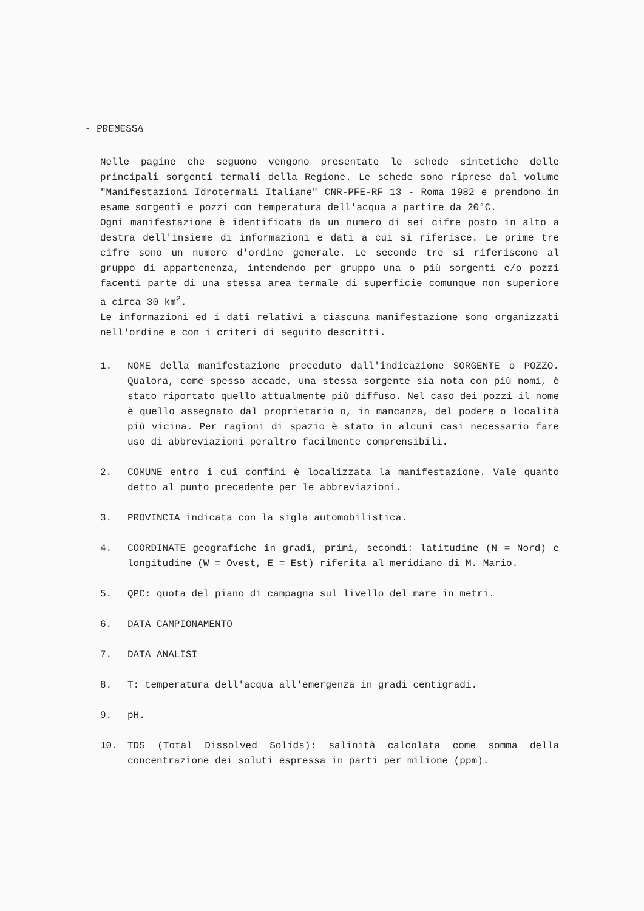- PREMESSA
Nelle pagine che seguono vengono presentate le schede sintetiche delle principali sorgenti termali della Regione. Le schede sono riprese dal volume "Manifestazioni Idrotermali Italiane" CNR-PFE-RF 13 - Roma 1982 e prendono in esame sorgenti e pozzi con temperatura dell'acqua a partire da 20°C.
Ogni manifestazione è identificata da un numero di sei cifre posto in alto a destra dell'insieme di informazioni e dati a cui si riferisce. Le prime tre cifre sono un numero d'ordine generale. Le seconde tre si riferiscono al gruppo di appartenenza, intendendo per gruppo una o più sorgenti e/o pozzi facenti parte di una stessa area termale di superficie comunque non superiore a circa 30 km<sup>2</sup>.
Le informazioni ed i dati relativi a ciascuna manifestazione sono organizzati nell'ordine e con i criteri di seguito descritti.
1. NOME della manifestazione preceduto dall'indicazione SORGENTE o POZZO. Qualora, come spesso accade, una stessa sorgente sia nota con più nomi, è stato riportato quello attualmente più diffuso. Nel caso dei pozzi il nome è quello assegnato dal proprietario o, in mancanza, del podere o località più vicina. Per ragioni di spazio è stato in alcuni casi necessario fare uso di abbreviazioni peraltro facilmente comprensibili.
2. COMUNE entro i cui confini è localizzata la manifestazione. Vale quanto detto al punto precedente per le abbreviazioni.
3. PROVINCIA indicata con la sigla automobilistica.
4. COORDINATE geografiche in gradi, primi, secondi: latitudine (N = Nord) e longitudine (W = Ovest, E = Est) riferita al meridiano di M. Mario.
5. QPC: quota del piano di campagna sul livello del mare in metri.
6. DATA CAMPIONAMENTO
7. DATA ANALISI
8. T: temperatura dell'acqua all'emergenza in gradi centigradi.
9. pH.
10. TDS (Total Dissolved Solids): salinità calcolata come somma della concentrazione dei soluti espressa in parti per milione (ppm).